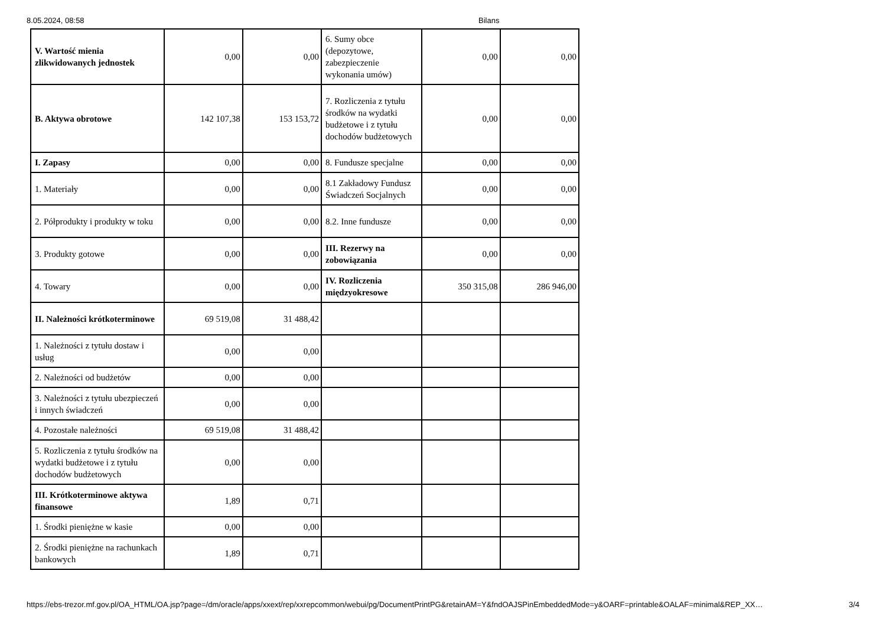8.05.2024, 08:58 Bilans
| V. Wartość mienia zlikwidowanych jednostek | 0,00 | 0,00 | 6. Sumy obce (depozytowe, zabezpieczenie wykonania umów) | 0,00 | 0,00 |
| B. Aktywa obrotowe | 142 107,38 | 153 153,72 | 7. Rozliczenia z tytułu środków na wydatki budżetowe i z tytułu dochodów budżetowych | 0,00 | 0,00 |
| I. Zapasy | 0,00 | 0,00 | 8. Fundusze specjalne | 0,00 | 0,00 |
| 1. Materiały | 0,00 | 0,00 | 8.1 Zakładowy Fundusz Świadczeń Socjalnych | 0,00 | 0,00 |
| 2. Półprodukty i produkty w toku | 0,00 | 0,00 | 8.2. Inne fundusze | 0,00 | 0,00 |
| 3. Produkty gotowe | 0,00 | 0,00 | III. Rezerwy na zobowiązania | 0,00 | 0,00 |
| 4. Towary | 0,00 | 0,00 | IV. Rozliczenia międzyokresowe | 350 315,08 | 286 946,00 |
| II. Należności krótkoterminowe | 69 519,08 | 31 488,42 | | | |
| 1. Należności z tytułu dostaw i usług | 0,00 | 0,00 | | | |
| 2. Należności od budżetów | 0,00 | 0,00 | | | |
| 3. Należności z tytułu ubezpieczeń i innych świadczeń | 0,00 | 0,00 | | | |
| 4. Pozostałe należności | 69 519,08 | 31 488,42 | | | |
| 5. Rozliczenia z tytułu środków na wydatki budżetowe i z tytułu dochodów budżetowych | 0,00 | 0,00 | | | |
| III. Krótkoterminowe aktywa finansowe | 1,89 | 0,71 | | | |
| 1. Środki pieniężne w kasie | 0,00 | 0,00 | | | |
| 2. Środki pieniężne na rachunkach bankowych | 1,89 | 0,71 | | | |
https://ebs-trezor.mf.gov.pl/OA_HTML/OA.jsp?page=/dm/oracle/apps/xxext/rep/xxrepcommon/webui/pg/DocumentPrintPG&retainAM=Y&fndOAJSPinEmbeddedMode=y&OARF=printable&OALAF=minimal&REP_XX… 3/4